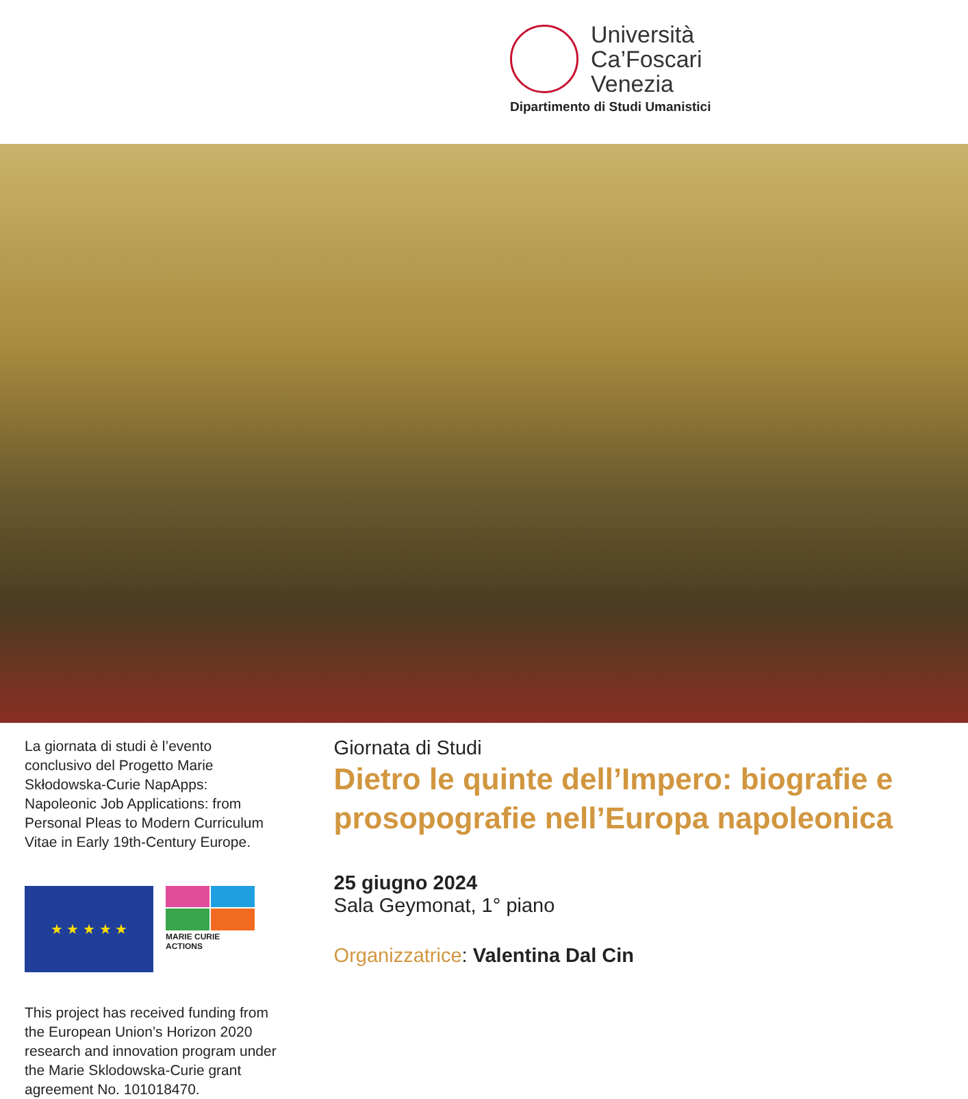Università
Ca’Foscari
Venezia
Dipartimento di Studi Umanistici
La giornata di studi è l’evento conclusivo del Progetto Marie Skłodowska-Curie NapApps: Napoleonic Job Applications: from Personal Pleas to Modern Curriculum Vitae in Early 19th-Century Europe.
★ ★ ★ ★ ★
MARIE CURIE ACTIONS
This project has received funding from the European Union’s Horizon 2020 research and innovation program under the Marie Sklodowska-Curie grant agreement No. 101018470.
Giornata di Studi
Dietro le quinte dell’Impero: biografie e prosopografie nell’Europa napoleonica
25 giugno 2024
Sala Geymonat, 1° piano
Organizzatrice: Valentina Dal Cin